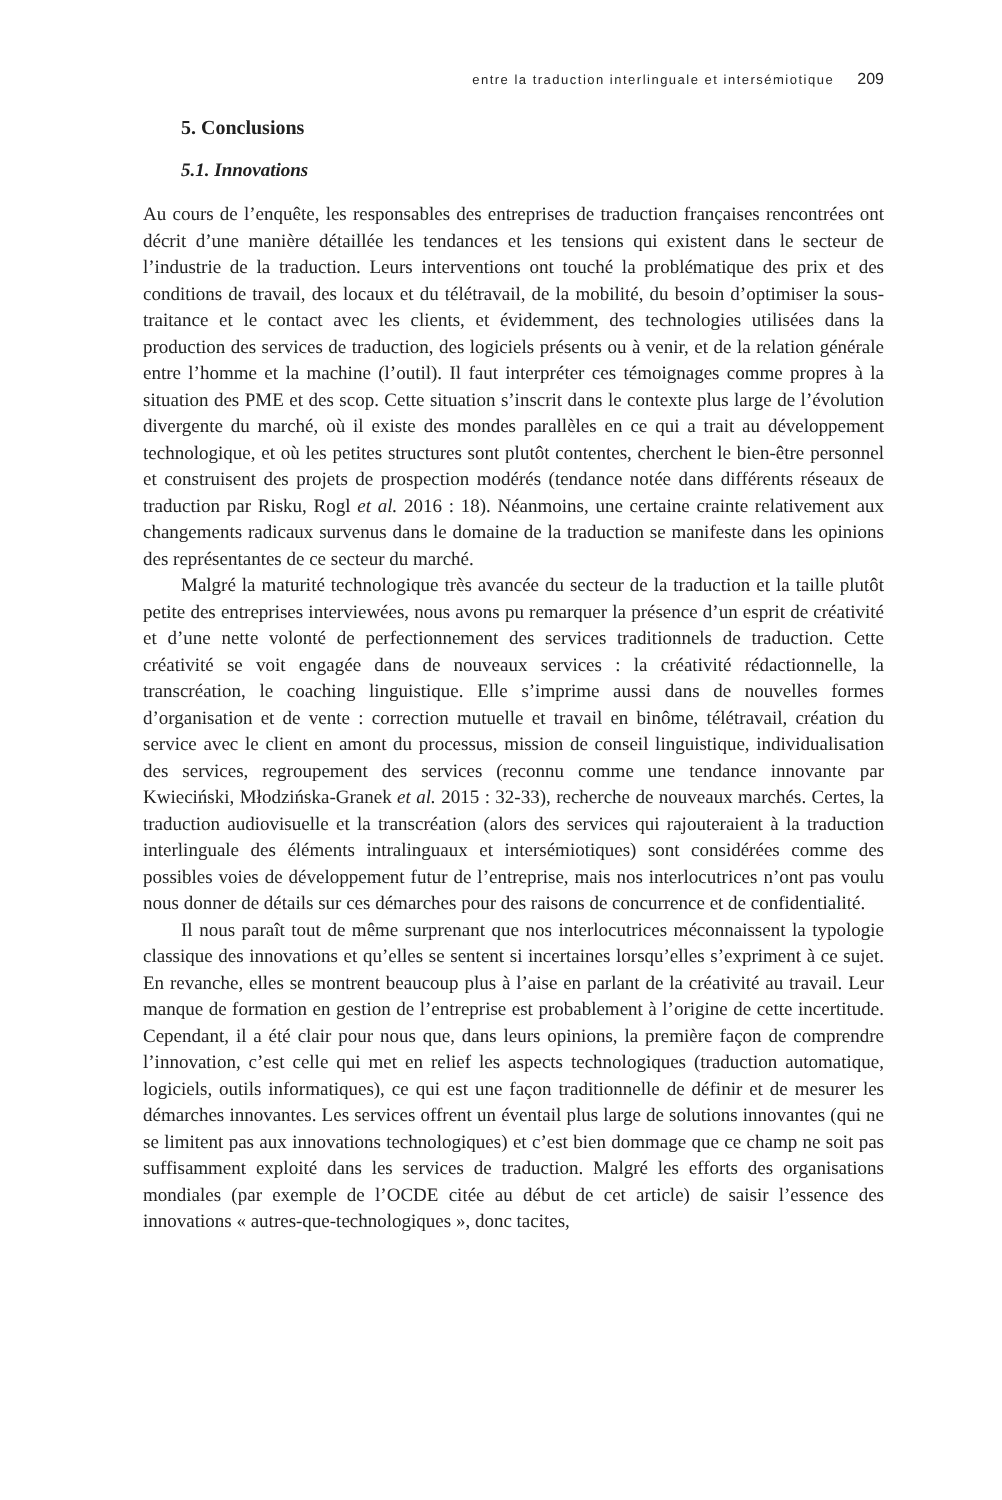entre la traduction interlinguale et intersémiotique 209
5. Conclusions
5.1. Innovations
Au cours de l’enquête, les responsables des entreprises de traduction françaises rencontrées ont décrit d’une manière détaillée les tendances et les tensions qui existent dans le secteur de l’industrie de la traduction. Leurs interventions ont touché la problématique des prix et des conditions de travail, des locaux et du télétravail, de la mobilité, du besoin d’optimiser la sous-traitance et le contact avec les clients, et évidemment, des technologies utilisées dans la production des services de traduction, des logiciels présents ou à venir, et de la relation générale entre l’homme et la machine (l’outil). Il faut interpréter ces témoignages comme propres à la situation des PME et des scop. Cette situation s’inscrit dans le contexte plus large de l’évolution divergente du marché, où il existe des mondes parallèles en ce qui a trait au développement technologique, et où les petites structures sont plutôt contentes, cherchent le bien-être personnel et construisent des projets de prospection modérés (tendance notée dans différents réseaux de traduction par Risku, Rogl et al. 2016 : 18). Néanmoins, une certaine crainte relativement aux changements radicaux survenus dans le domaine de la traduction se manifeste dans les opinions des représentantes de ce secteur du marché.
Malgré la maturité technologique très avancée du secteur de la traduction et la taille plutôt petite des entreprises interviewées, nous avons pu remarquer la présence d’un esprit de créativité et d’une nette volonté de perfectionnement des services traditionnels de traduction. Cette créativité se voit engagée dans de nouveaux services : la créativité rédactionnelle, la transcréation, le coaching linguistique. Elle s’imprime aussi dans de nouvelles formes d’organisation et de vente : correction mutuelle et travail en binôme, télétravail, création du service avec le client en amont du processus, mission de conseil linguistique, individualisation des services, regroupement des services (reconnu comme une tendance innovante par Kwieciński, Młodzińska-Granek et al. 2015 : 32-33), recherche de nouveaux marchés. Certes, la traduction audiovisuelle et la transcréation (alors des services qui rajouteraient à la traduction interlinguale des éléments intralinguaux et intersémiotiques) sont considérées comme des possibles voies de développement futur de l’entreprise, mais nos interlocutrices n’ont pas voulu nous donner de détails sur ces démarches pour des raisons de concurrence et de confidentialité.
Il nous paraît tout de même surprenant que nos interlocutrices méconnaissent la typologie classique des innovations et qu’elles se sentent si incertaines lorsqu’elles s’expriment à ce sujet. En revanche, elles se montrent beaucoup plus à l’aise en parlant de la créativité au travail. Leur manque de formation en gestion de l’entreprise est probablement à l’origine de cette incertitude. Cependant, il a été clair pour nous que, dans leurs opinions, la première façon de comprendre l’innovation, c’est celle qui met en relief les aspects technologiques (traduction automatique, logiciels, outils informatiques), ce qui est une façon traditionnelle de définir et de mesurer les démarches innovantes. Les services offrent un éventail plus large de solutions innovantes (qui ne se limitent pas aux innovations technologiques) et c’est bien dommage que ce champ ne soit pas suffisamment exploité dans les services de traduction. Malgré les efforts des organisations mondiales (par exemple de l’OCDE citée au début de cet article) de saisir l’essence des innovations « autres-que-technologiques », donc tacites,